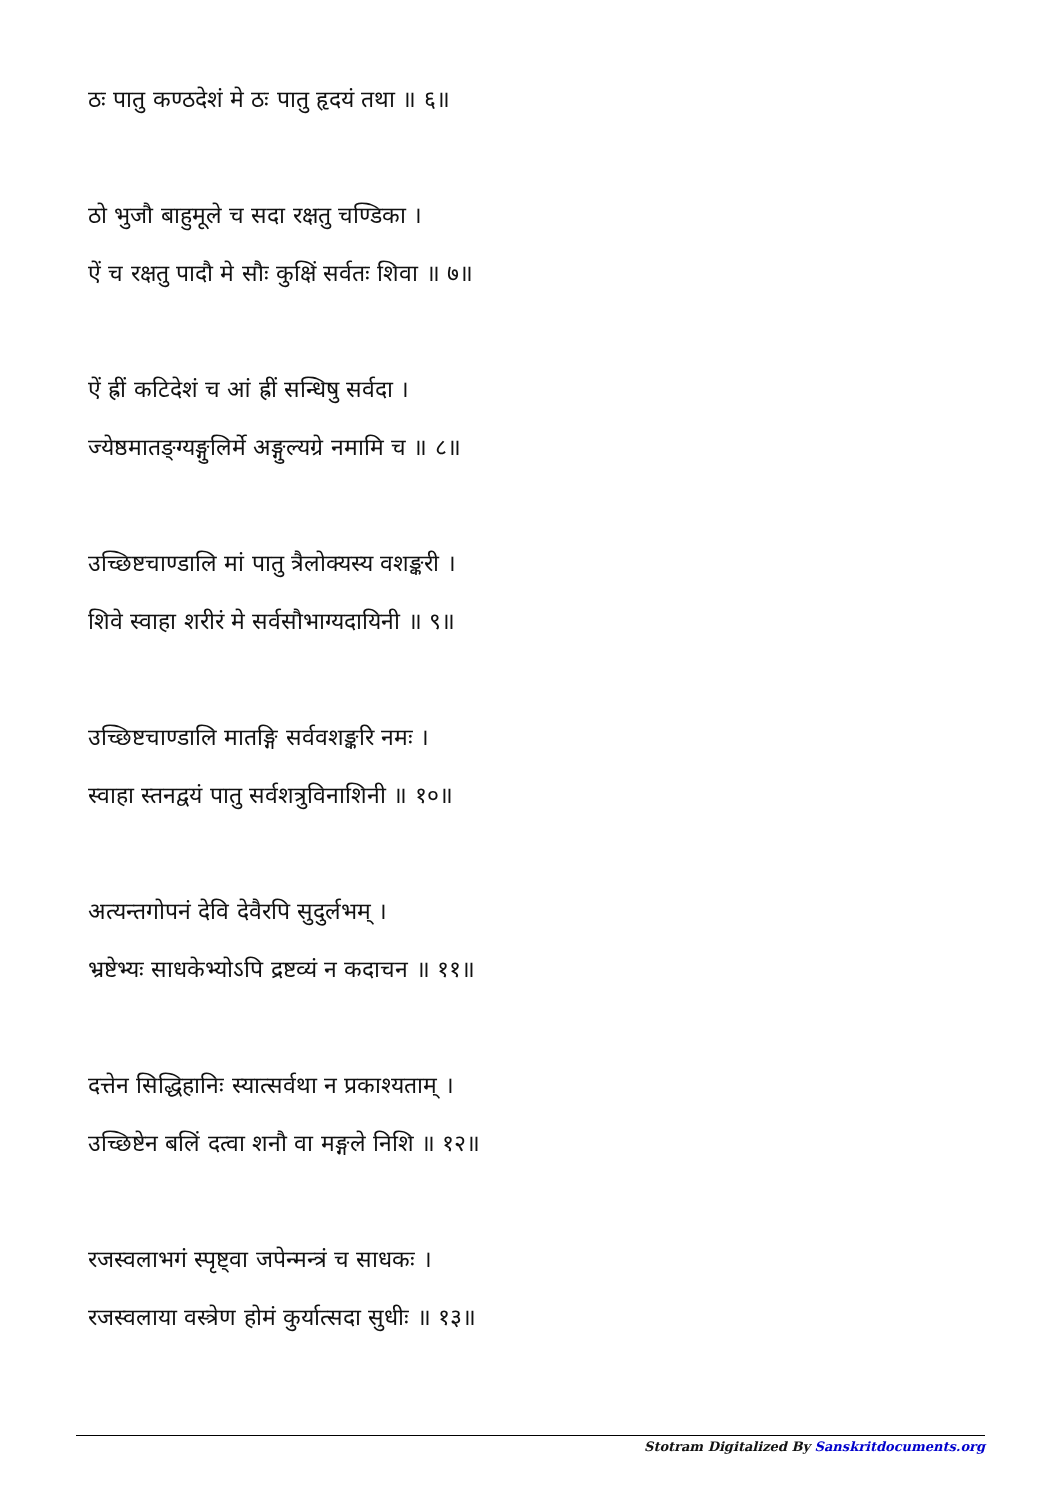ठः पातु कण्ठदेशं मे ठः पातु हृदयं तथा ॥ ६॥
ठो भुजौ बाहुमूले च सदा रक्षतु चण्डिका ।
ऐं च रक्षतु पादौ मे सौः कुक्षिं सर्वतः शिवा ॥ ७॥
ऐं ह्रीं कटिदेशं च आं ह्रीं सन्धिषु सर्वदा ।
ज्येष्ठमातङ्ग्यङ्गुलिर्मे अङ्गुल्यग्रे नमामि च ॥ ८॥
उच्छिष्टचाण्डालि मां पातु त्रैलोक्यस्य वशङ्करी ।
शिवे स्वाहा शरीरं मे सर्वसौभाग्यदायिनी ॥ ९॥
उच्छिष्टचाण्डालि मातङ्गि सर्ववशङ्करि नमः ।
स्वाहा स्तनद्वयं पातु सर्वशत्रुविनाशिनी ॥ १०॥
अत्यन्तगोपनं देवि देवैरपि सुदुर्लभम् ।
भ्रष्टेभ्यः साधकेभ्योऽपि द्रष्टव्यं न कदाचन ॥ ११॥
दत्तेन सिद्धिहानिः स्यात्सर्वथा न प्रकाश्यताम् ।
उच्छिष्टेन बलिं दत्वा शनौ वा मङ्गले निशि ॥ १२॥
रजस्वलाभगं स्पृष्ट्वा जपेन्मन्त्रं च साधकः ।
रजस्वलाया वस्त्रेण होमं कुर्यात्सदा सुधीः ॥ १३॥
Stotram Digitalized By Sanskritdocuments.org